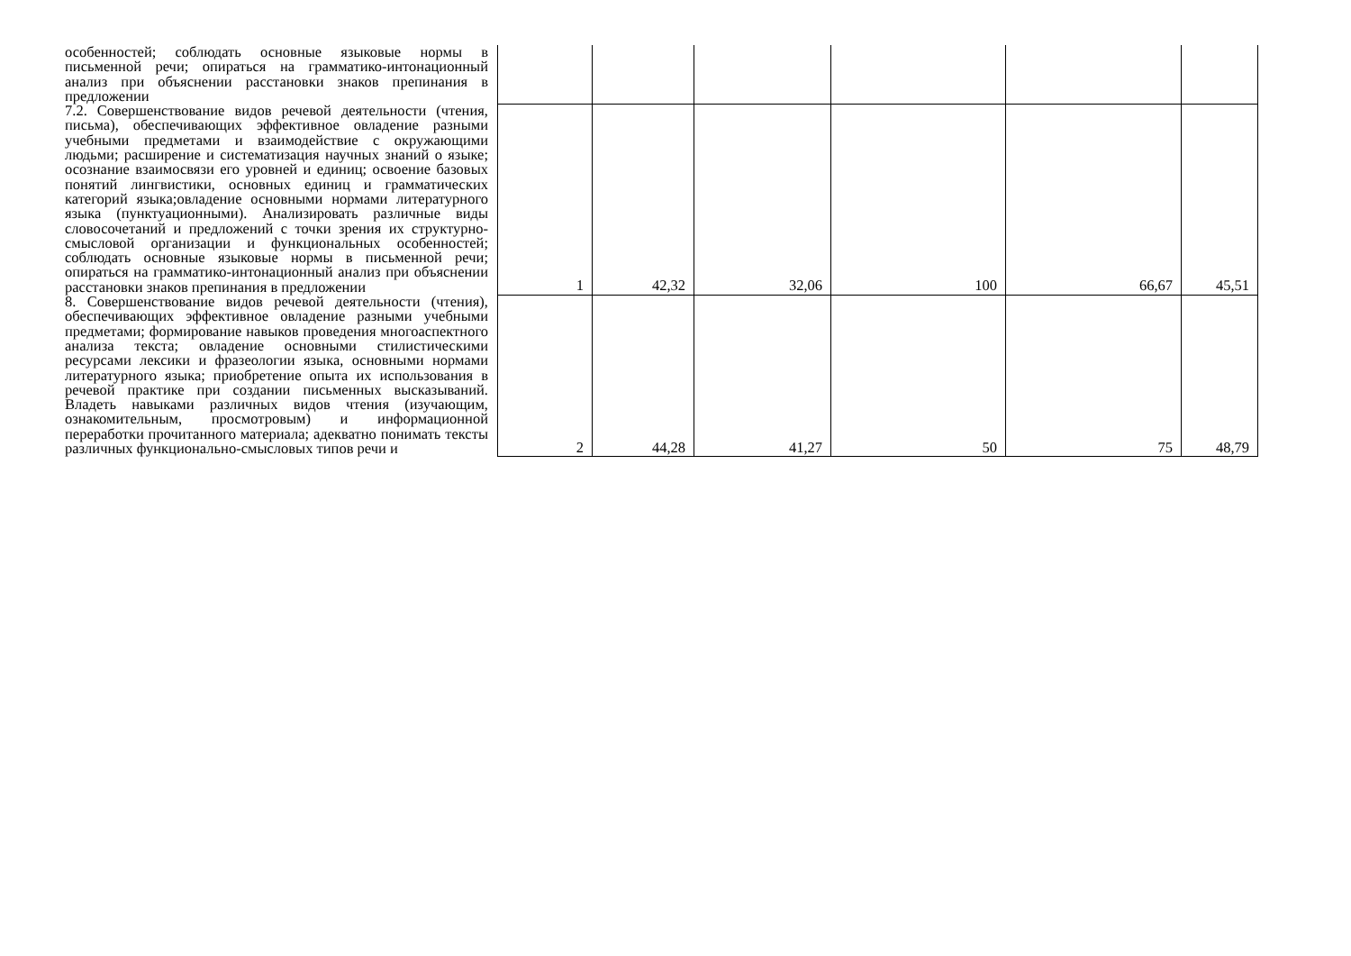| особенностей; соблюдать основные языковые нормы в письменной речи; опираться на грамматико-интонационный анализ при объяснении расстановки знаков препинания в предложении | | | | | | |
| 7.2. Совершенствование видов речевой деятельности (чтения, письма), обеспечивающих эффективное овладение разными учебными предметами и взаимодействие с окружающими людьми; расширение и систематизация научных знаний о языке; осознание взаимосвязи его уровней и единиц; освоение базовых понятий лингвистики, основных единиц и грамматических категорий языка;овладение основными нормами литературного языка (пунктуационными). Анализировать различные виды словосочетаний и предложений с точки зрения их структурно-смысловой организации и функциональных особенностей; соблюдать основные языковые нормы в письменной речи; опираться на грамматико-интонационный анализ при объяснении расстановки знаков препинания в предложении | 1 | 42,32 | 32,06 | 100 | 66,67 | 45,51 |
| 8. Совершенствование видов речевой деятельности (чтения), обеспечивающих эффективное овладение разными учебными предметами; формирование навыков проведения многоаспектного анализа текста; овладение основными стилистическими ресурсами лексики и фразеологии языка, основными нормами литературного языка; приобретение опыта их использования в речевой практике при создании письменных высказываний. Владеть навыками различных видов чтения (изучающим, ознакомительным, просмотровым) и информационной переработки прочитанного материала; адекватно понимать тексты различных функционально-смысловых типов речи и | 2 | 44,28 | 41,27 | 50 | 75 | 48,79 |